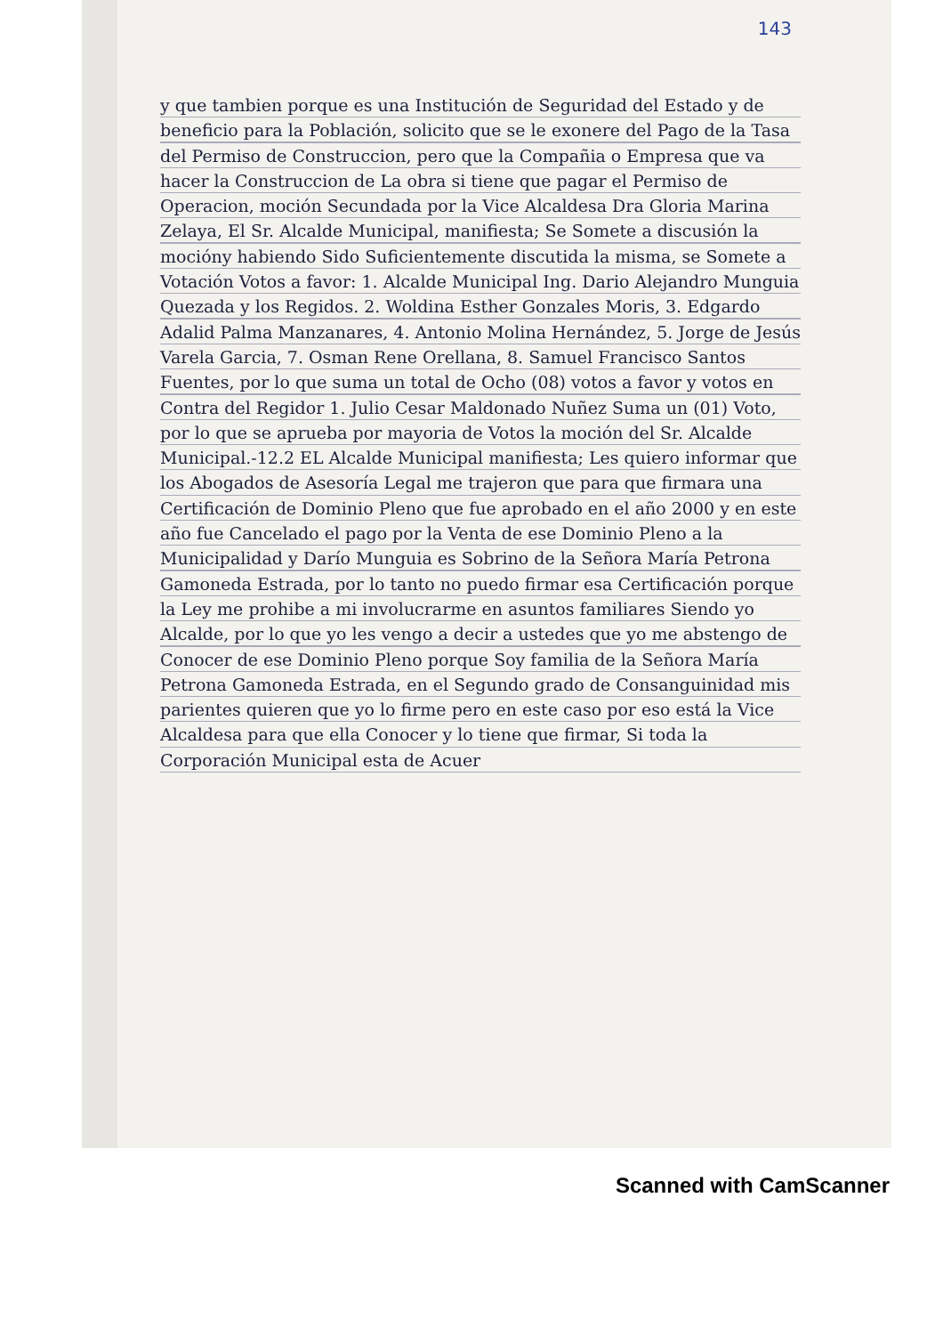143
y que tambien porque es una Institución de Seguridad del Estado y de beneficio para la Población, solicito que se le exonere del Pago de la Tasa del Permiso de Construccion, pero que la Compañia o Empresa que va hacer la Construccion de La obra si tiene que pagar el Permiso de Operacion, moción Secundada por la Vice Alcaldesa Dra Gloria Marina Zelaya, El Sr. Alcalde Municipal, manifiesta; Se Somete a discusión la mocióny habiendo Sido Suficientemente discutida la misma, se Somete a Votación Votos a favor: 1. Alcalde Municipal Ing. Dario Alejandro Munguia Quezada y los Regidos. 2. Woldina Esther Gonzales Moris, 3. Edgardo Adalid Palma Manzanares, 4. Antonio Molina Hernández, 5. Jorge de Jesús Varela Garcia, 7. Osman Rene Orellana, 8. Samuel Francisco Santos Fuentes, por lo que suma un total de Ocho (08) votos a favor y votos en Contra del Regidor 1. Julio Cesar Maldonado Nuñez Suma un (01) Voto, por lo que se aprueba por mayoria de Votos la moción del Sr. Alcalde Municipal.-12.2 EL Alcalde Municipal manifiesta; Les quiero informar que los Abogados de Asesoría Legal me trajeron que para que firmara una Certificación de Dominio Pleno que fue aprobado en el año 2000 y en este año fue Cancelado el pago por la Venta de ese Dominio Pleno a la Municipalidad y Darío Munguia es Sobrino de la Señora María Petrona Gamoneda Estrada, por lo tanto no puedo firmar esa Certificación porque la Ley me prohibe a mi involucrarme en asuntos familiares Siendo yo Alcalde, por lo que yo les vengo a decir a ustedes que yo me abstengo de Conocer de ese Dominio Pleno porque Soy familia de la Señora María Petrona Gamoneda Estrada, en el Segundo grado de Consanguinidad mis parientes quieren que yo lo firme pero en este caso por eso está la Vice Alcaldesa para que ella Conocer y lo tiene que firmar, Si toda la Corporación Municipal esta de Acuer
Scanned with CamScanner